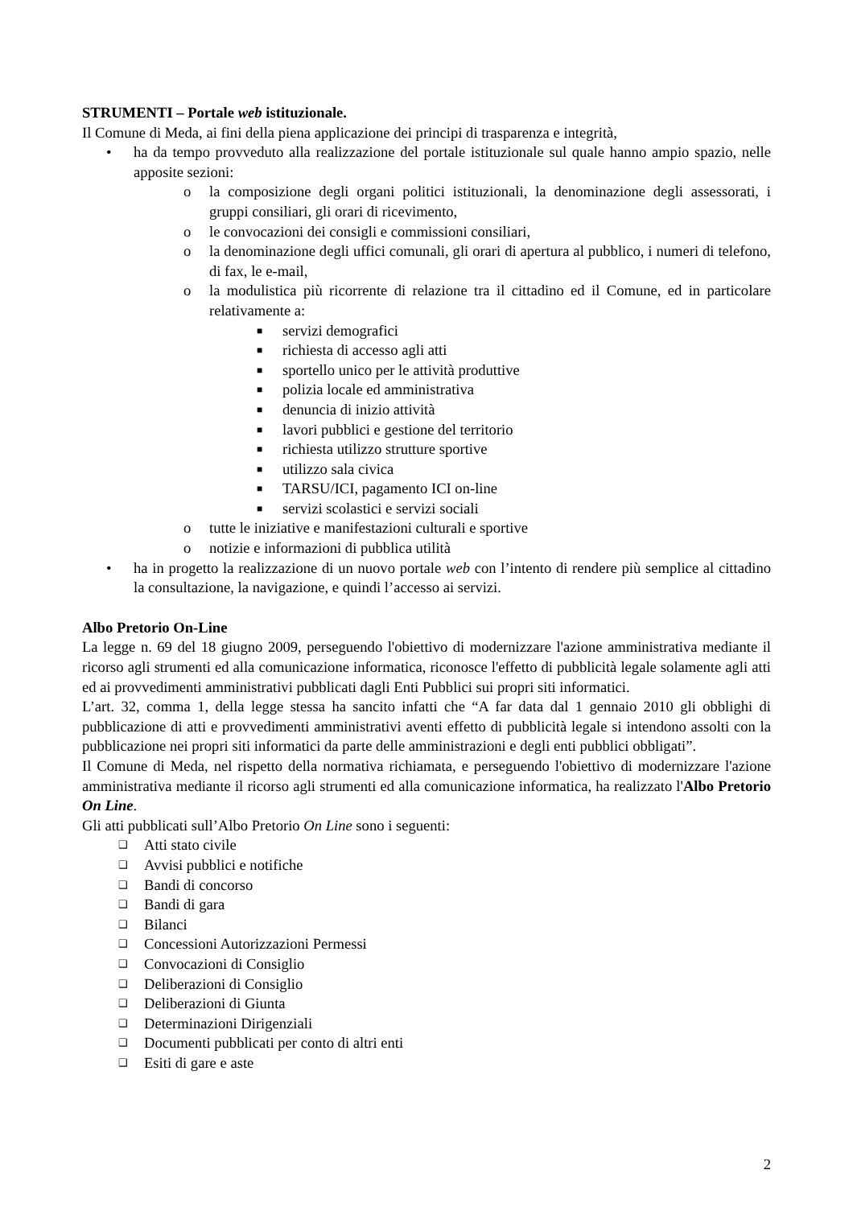STRUMENTI – Portale web istituzionale.
Il Comune di Meda, ai fini della piena applicazione dei principi di trasparenza e integrità,
• ha da tempo provveduto alla realizzazione del portale istituzionale sul quale hanno ampio spazio, nelle apposite sezioni:
o la composizione degli organi politici istituzionali, la denominazione degli assessorati, i gruppi consiliari, gli orari di ricevimento,
o le convocazioni dei consigli e commissioni consiliari,
o la denominazione degli uffici comunali, gli orari di apertura al pubblico, i numeri di telefono, di fax, le e-mail,
o la modulistica più ricorrente di relazione tra il cittadino ed il Comune, ed in particolare relativamente a:
■
servizi demografici
■
richiesta di accesso agli atti
■
sportello unico per le attività produttive
■
polizia locale ed amministrativa
■
denuncia di inizio attività
■
lavori pubblici e gestione del territorio
■
richiesta utilizzo strutture sportive
■
utilizzo sala civica
■
TARSU/ICI, pagamento ICI on-line
■
servizi scolastici e servizi sociali
o tutte le iniziative e manifestazioni culturali e sportive
o notizie e informazioni di pubblica utilità
• ha in progetto la realizzazione di un nuovo portale web con l’intento di rendere più semplice al cittadino la consultazione, la navigazione, e quindi l’accesso ai servizi.
Albo Pretorio On-Line
La legge n. 69 del 18 giugno 2009, perseguendo l'obiettivo di modernizzare l'azione amministrativa mediante il ricorso agli strumenti ed alla comunicazione informatica, riconosce l'effetto di pubblicità legale solamente agli atti ed ai provvedimenti amministrativi pubblicati dagli Enti Pubblici sui propri siti informatici.
L’art. 32, comma 1, della legge stessa ha sancito infatti che “A far data dal 1 gennaio 2010 gli obblighi di pubblicazione di atti e provvedimenti amministrativi aventi effetto di pubblicità legale si intendono assolti con la pubblicazione nei propri siti informatici da parte delle amministrazioni e degli enti pubblici obbligati”.
Il Comune di Meda, nel rispetto della normativa richiamata, e perseguendo l'obiettivo di modernizzare l'azione amministrativa mediante il ricorso agli strumenti ed alla comunicazione informatica, ha realizzato l'Albo Pretorio On Line.
Gli atti pubblicati sull’Albo Pretorio On Line sono i seguenti:
❑
Atti stato civile
❑
Avvisi pubblici e notifiche
❑
Bandi di concorso
❑
Bandi di gara
❑
Bilanci
❑
Concessioni Autorizzazioni Permessi
❑
Convocazioni di Consiglio
❑
Deliberazioni di Consiglio
❑
Deliberazioni di Giunta
❑
Determinazioni Dirigenziali
❑
Documenti pubblicati per conto di altri enti
❑
Esiti di gare e aste
2